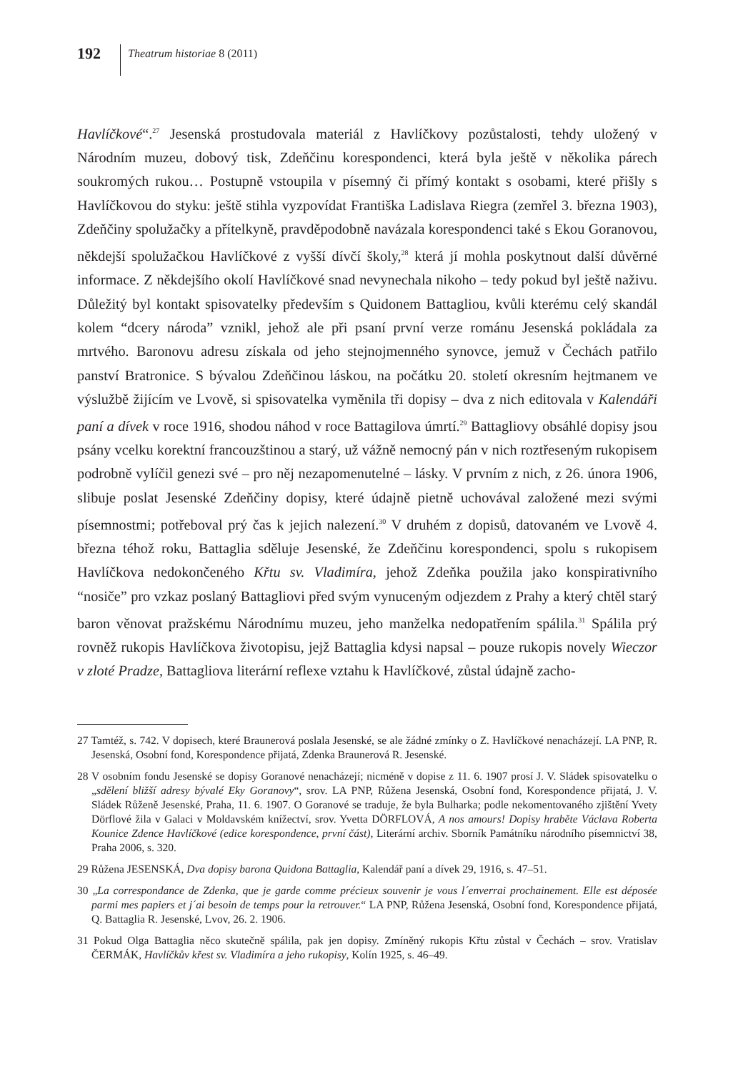192 Theatrum historiae 8 (2011)
Havlíčkové“.<sup>27</sup> Jesenská prostudovala materiál z Havlíčkovy pozůstalosti, tehdy uložený v Národním muzeu, dobový tisk, Zdeňčinu korespondenci, která byla ještě v několika párech soukromých rukou… Postupně vstoupila v písemný či přímý kontakt s osobami, které přišly s Havlíčkovou do styku: ještě stihla vyzpovídat Františka Ladislava Riegra (zemřel 3. března 1903), Zdeňčiny spolužačky a přítelkyně, pravděpodobně navázala korespondenci také s Ekou Goranovou, někdejší spolužačkou Havlíčkové z vyšší dívčí školy,<sup>28</sup> která jí mohla poskytnout další důvěrné informace. Z někdejšího okolí Havlíčkové snad nevynechala nikoho – tedy pokud byl ještě naživu. Důležitý byl kontakt spisovatelky především s Quidonem Battagliou, kvůli kterému celý skandál kolem “dcery národa” vznikl, jehož ale při psaní první verze románu Jesenská pokládala za mrtvého. Baronovu adresu získala od jeho stejnojmenného synovce, jemuž v Čechách patřilo panství Bratronice. S bývalou Zdeňčinou láskou, na počátku 20. století okresním hejtmanem ve výslužbě žijícím ve Lvově, si spisovatelka vyměnila tři dopisy – dva z nich editovala v Kalendáři paní a dívek v roce 1916, shodou náhod v roce Battagilova úmrtí.<sup>29</sup> Battagliovy obsáhlé dopisy jsou psány vcelku korektní francouzštinou a starý, už vážně nemocný pán v nich roztřeseným rukopisem podrobně vylíčil genezi své – pro něj nezapomenutelné – lásky. V prvním z nich, z 26. února 1906, slibuje poslat Jesenské Zdeňčiny dopisy, které údajně pietně uchovával založené mezi svými písemnostmi; potřeboval prý čas k jejich nalezení.<sup>30</sup> V druhém z dopisů, datovaném ve Lvově 4. března téhož roku, Battaglia sděluje Jesenské, že Zdeňčinu korespondenci, spolu s rukopisem Havlíčkova nedokončeného Křtu sv. Vladimíra, jehož Zdeňka použila jako konspirativního “nosiče” pro vzkaz poslaný Battagliovi před svým vynuceným odjezdem z Prahy a který chtěl starý baron věnovat pražskému Národnímu muzeu, jeho manželka nedopatřením spálila.<sup>31</sup> Spálila prý rovněž rukopis Havlíčkova životopisu, jejž Battaglia kdysi napsal – pouze rukopis novely Wieczor v zloté Pradze, Battagliova literární reflexe vztahu k Havlíčkové, zůstal údajně zacho-
27 Tamtéž, s. 742. V dopisech, které Braunerová poslala Jesenské, se ale žádné zmínky o Z. Havlíčkové nenacházejí. LA PNP, R. Jesenská, Osobní fond, Korespondence přijatá, Zdenka Braunerová R. Jesenské.
28 V osobním fondu Jesenské se dopisy Goranové nenacházejí; nicméně v dopise z 11. 6. 1907 prosí J. V. Sládek spisovatelku o „sdělení bližší adresy bývalé Eky Goranovy“, srov. LA PNP, Růžena Jesenská, Osobní fond, Korespondence přijatá, J. V. Sládek Růženě Jesenské, Praha, 11. 6. 1907. O Goranové se traduje, že byla Bulharka; podle nekomentovaného zjištění Yvety Dörflové žila v Galaci v Moldavském knížectví, srov. Yvetta DÖRFLOVÁ, A nos amours! Dopisy hraběte Václava Roberta Kounice Zdence Havlíčkové (edice korespondence, první část), Literární archiv. Sborník Památníku národního písemnictví 38, Praha 2006, s. 320.
29 Růžena JESENSKÁ, Dva dopisy barona Quidona Battaglia, Kalendář paní a dívek 29, 1916, s. 47–51.
30 „La correspondance de Zdenka, que je garde comme précieux souvenir je vous l´enverrai prochainement. Elle est déposée parmi mes papiers et j´ai besoin de temps pour la retrouver.“ LA PNP, Růžena Jesenská, Osobní fond, Korespondence přijatá, Q. Battaglia R. Jesenské, Lvov, 26. 2. 1906.
31 Pokud Olga Battaglia něco skutečně spálila, pak jen dopisy. Zmíněný rukopis Křtu zůstal v Čechách – srov. Vratislav ČERMÁK, Havlíčkův křest sv. Vladimíra a jeho rukopisy, Kolín 1925, s. 46–49.